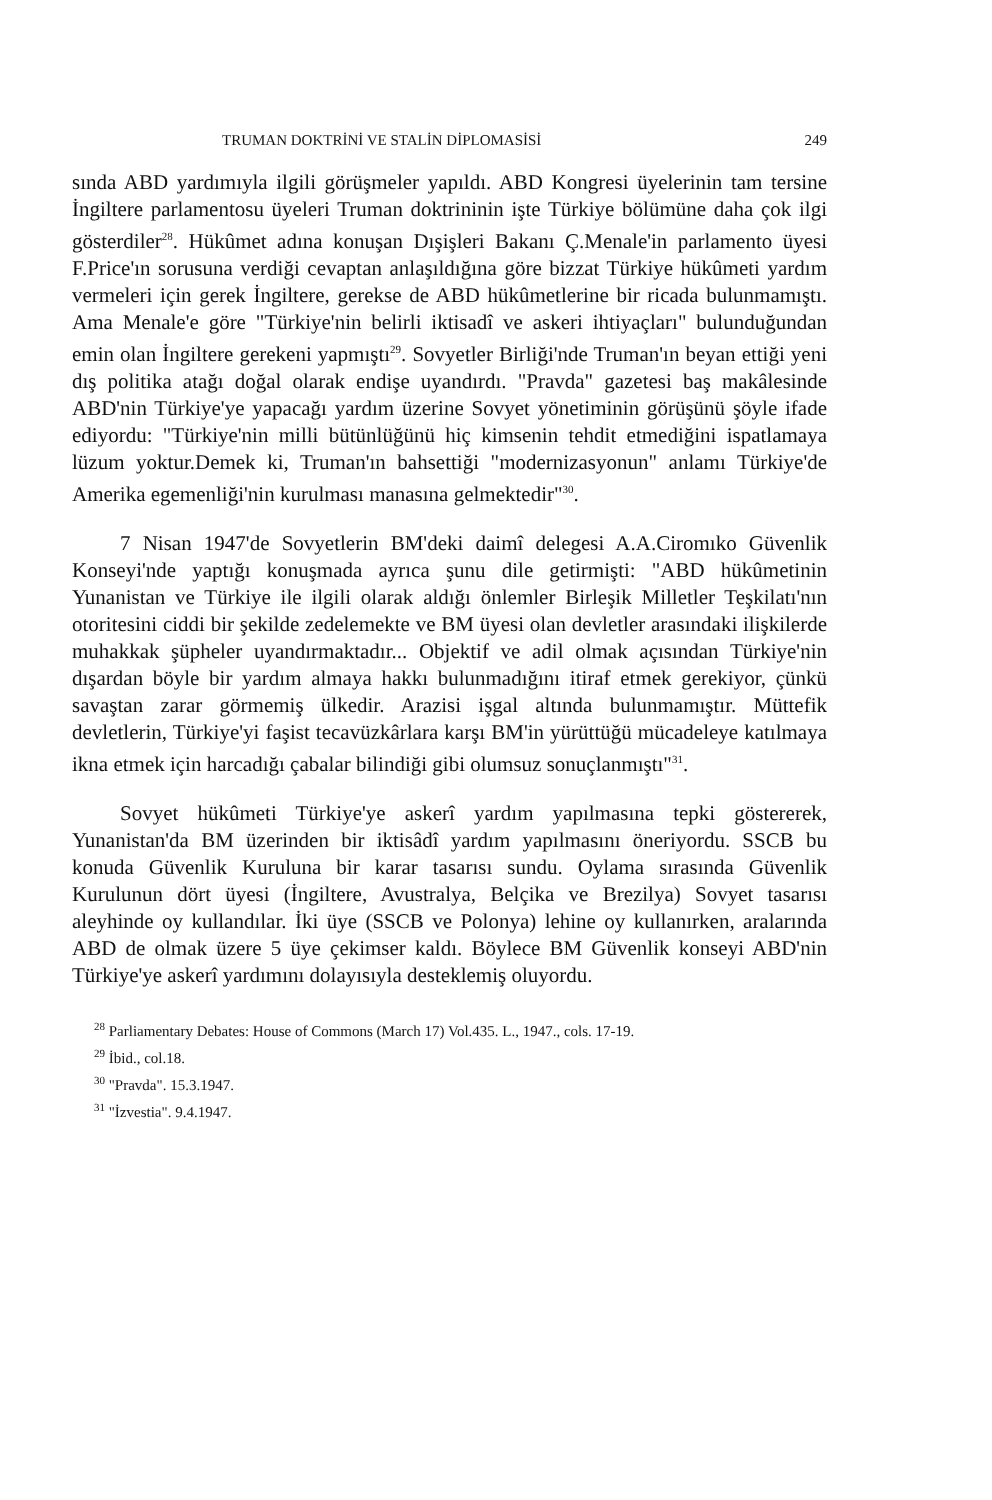TRUMAN DOKTRİNİ VE STALİN DİPLOMASİSİ 249
sında ABD yardımıyla ilgili görüşmeler yapıldı. ABD Kongresi üyelerinin tam tersine İngiltere parlamentosu üyeleri Truman doktrininin işte Türkiye bölümüne daha çok ilgi gösterdiler<sup>28</sup>. Hükûmet adına konuşan Dışişleri Bakanı Ç.Menale'in parlamento üyesi F.Price'ın sorusuna verdiği cevaptan anlaşıldığına göre bizzat Türkiye hükûmeti yardım vermeleri için gerek İngiltere, gerekse de ABD hükûmetlerine bir ricada bulunmamıştı. Ama Menale'e göre "Türkiye'nin belirli iktisadî ve askeri ihtiyaçları" bulunduğundan emin olan İngiltere gerekeni yapmıştı<sup>29</sup>. Sovyetler Birliği'nde Truman'ın beyan ettiği yeni dış politika atağı doğal olarak endişe uyandırdı. "Pravda" gazetesi baş makâlesinde ABD'nin Türkiye'ye yapacağı yardım üzerine Sovyet yönetiminin görüşünü şöyle ifade ediyordu: "Türkiye'nin milli bütünlüğünü hiç kimsenin tehdit etmediğini ispatlamaya lüzum yoktur.Demek ki, Truman'ın bahsettiği "modernizasyonun" anlamı Türkiye'de Amerika egemenliği'nin kurulması manasına gelmektedir"<sup>30</sup>.
7 Nisan 1947'de Sovyetlerin BM'deki daimî delegesi A.A.Ciromıko Güvenlik Konseyi'nde yaptığı konuşmada ayrıca şunu dile getirmişti: "ABD hükûmetinin Yunanistan ve Türkiye ile ilgili olarak aldığı önlemler Birleşik Milletler Teşkilatı'nın otoritesini ciddi bir şekilde zedelemekte ve BM üyesi olan devletler arasındaki ilişkilerde muhakkak şüpheler uyandırmaktadır... Objektif ve adil olmak açısından Türkiye'nin dışardan böyle bir yardım almaya hakkı bulunmadığını itiraf etmek gerekiyor, çünkü savaştan zarar görmemiş ülkedir. Arazisi işgal altında bulunmamıştır. Müttefik devletlerin, Türkiye'yi faşist tecavüzkârlara karşı BM'in yürüttüğü mücadeleye katılmaya ikna etmek için harcadığı çabalar bilindiği gibi olumsuz sonuçlanmıştı"<sup>31</sup>.
Sovyet hükûmeti Türkiye'ye askerî yardım yapılmasına tepki göstererek, Yunanistan'da BM üzerinden bir iktisâdî yardım yapılmasını öneriyordu. SSCB bu konuda Güvenlik Kuruluna bir karar tasarısı sundu. Oylama sırasında Güvenlik Kurulunun dört üyesi (İngiltere, Avustralya, Belçika ve Brezilya) Sovyet tasarısı aleyhinde oy kullandılar. İki üye (SSCB ve Polonya) lehine oy kullanırken, aralarında ABD de olmak üzere 5 üye çekimser kaldı. Böylece BM Güvenlik konseyi ABD'nin Türkiye'ye askerî yardımını dolayısıyla desteklemiş oluyordu.
<sup>28</sup> Parliamentary Debates: House of Commons (March 17) Vol.435. L., 1947., cols. 17-19.
<sup>29</sup> İbid., col.18.
<sup>30</sup> "Pravda". 15.3.1947.
<sup>31</sup> "İzvestia". 9.4.1947.